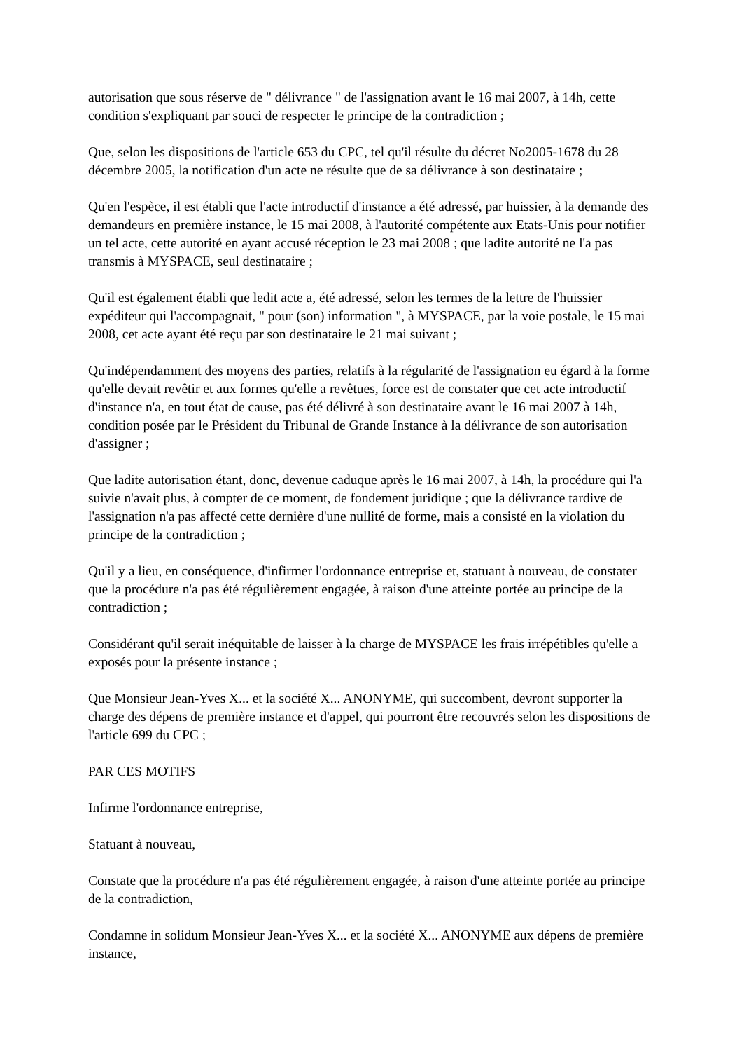autorisation que sous réserve de " délivrance " de l'assignation avant le 16 mai 2007, à 14h, cette condition s'expliquant par souci de respecter le principe de la contradiction ;
Que, selon les dispositions de l'article 653 du CPC, tel qu'il résulte du décret No2005-1678 du 28 décembre 2005, la notification d'un acte ne résulte que de sa délivrance à son destinataire ;
Qu'en l'espèce, il est établi que l'acte introductif d'instance a été adressé, par huissier, à la demande des demandeurs en première instance, le 15 mai 2008, à l'autorité compétente aux Etats-Unis pour notifier un tel acte, cette autorité en ayant accusé réception le 23 mai 2008 ; que ladite autorité ne l'a pas transmis à MYSPACE, seul destinataire ;
Qu'il est également établi que ledit acte a, été adressé, selon les termes de la lettre de l'huissier expéditeur qui l'accompagnait, " pour (son) information ", à MYSPACE, par la voie postale, le 15 mai 2008, cet acte ayant été reçu par son destinataire le 21 mai suivant ;
Qu'indépendamment des moyens des parties, relatifs à la régularité de l'assignation eu égard à la forme qu'elle devait revêtir et aux formes qu'elle a revêtues, force est de constater que cet acte introductif d'instance n'a, en tout état de cause, pas été délivré à son destinataire avant le 16 mai 2007 à 14h, condition posée par le Président du Tribunal de Grande Instance à la délivrance de son autorisation d'assigner ;
Que ladite autorisation étant, donc, devenue caduque après le 16 mai 2007, à 14h, la procédure qui l'a suivie n'avait plus, à compter de ce moment, de fondement juridique ; que la délivrance tardive de l'assignation n'a pas affecté cette dernière d'une nullité de forme, mais a consisté en la violation du principe de la contradiction ;
Qu'il y a lieu, en conséquence, d'infirmer l'ordonnance entreprise et, statuant à nouveau, de constater que la procédure n'a pas été régulièrement engagée, à raison d'une atteinte portée au principe de la contradiction ;
Considérant qu'il serait inéquitable de laisser à la charge de MYSPACE les frais irrépétibles qu'elle a exposés pour la présente instance ;
Que Monsieur Jean-Yves X... et la société X... ANONYME, qui succombent, devront supporter la charge des dépens de première instance et d'appel, qui pourront être recouvrés selon les dispositions de l'article 699 du CPC ;
PAR CES MOTIFS
Infirme l'ordonnance entreprise,
Statuant à nouveau,
Constate que la procédure n'a pas été régulièrement engagée, à raison d'une atteinte portée au principe de la contradiction,
Condamne in solidum Monsieur Jean-Yves X... et la société X... ANONYME aux dépens de première instance,